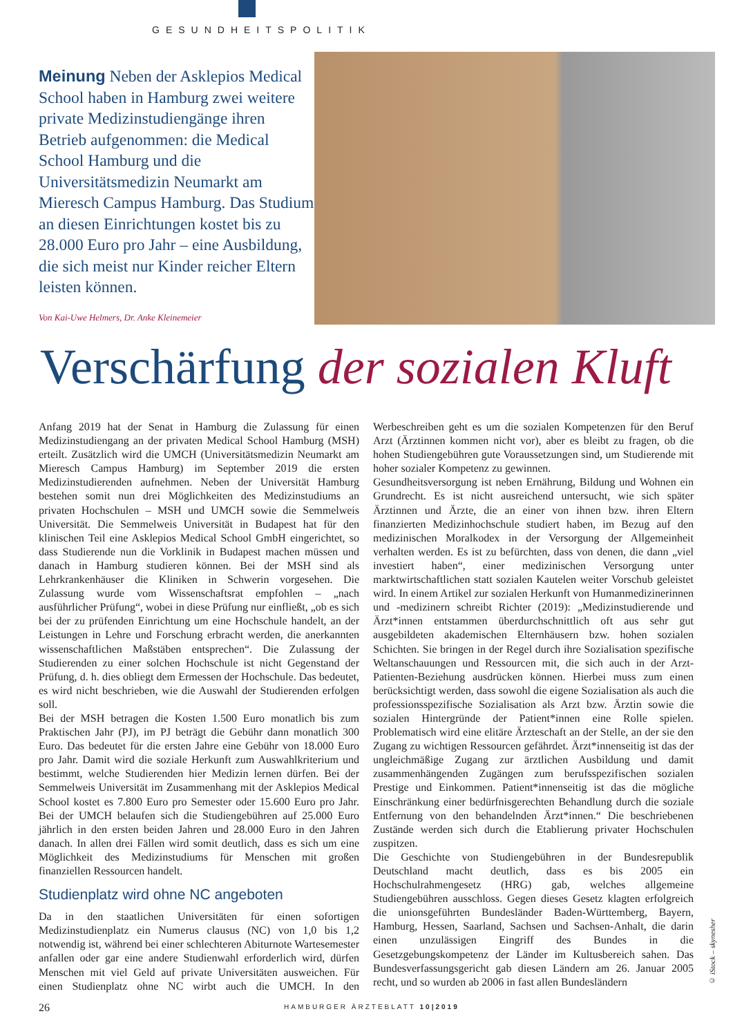GESUNDHEITSPOLITIK
Meinung Neben der Asklepios Medical School haben in Hamburg zwei weitere private Medizinstudien­gänge ihren Betrieb aufgenommen: die Medical School Hamburg und die Universitätsmedizin Neumarkt am Mieresch Campus Hamburg. Das Studium an diesen Einrichtungen kostet bis zu 28.000 Euro pro Jahr – eine Ausbildung, die sich meist nur Kinder reicher Eltern leisten können.
Von Kai-Uwe Helmers, Dr. Anke Kleinemeier
Verschärfung der sozialen Kluft
Anfang 2019 hat der Senat in Hamburg die Zulassung für einen Medizinstudiengang an der privaten Medical School Hamburg (MSH) erteilt. Zusätzlich wird die UMCH (Universitätsmedizin Neumarkt am Mieresch Campus Hamburg) im September 2019 die ersten Medizinstudierenden aufnehmen. Neben der Universität Hamburg bestehen somit nun drei Möglichkeiten des Medizinstudiums an privaten Hochschulen – MSH und UMCH sowie die Semmelweis Universität. Die Semmelweis Universität in Budapest hat für den klinischen Teil eine Asklepios Medical School GmbH eingerichtet, so dass Studierende nun die Vorklinik in Budapest machen müssen und danach in Hamburg studieren können. Bei der MSH sind als Lehrkrankenhäuser die Kliniken in Schwerin vorgesehen. Die Zulassung wurde vom Wissenschaftsrat empfohlen – „nach ausführlicher Prüfung“, wobei in diese Prüfung nur einfließt, „ob es sich bei der zu prüfenden Einrichtung um eine Hochschule handelt, an der Leistungen in Lehre und Forschung erbracht werden, die anerkannten wissenschaftlichen Maßstäben entsprechen“. Die Zulassung der Studierenden zu einer solchen Hochschule ist nicht Gegenstand der Prüfung, d. h. dies obliegt dem Ermessen der Hochschule. Das bedeutet, es wird nicht beschrieben, wie die Auswahl der Studierenden erfolgen soll.
Bei der MSH betragen die Kosten 1.500 Euro monatlich bis zum Praktischen Jahr (PJ), im PJ beträgt die Gebühr dann monatlich 300 Euro. Das bedeutet für die ersten Jahre eine Gebühr von 18.000 Euro pro Jahr. Damit wird die soziale Herkunft zum Auswahlkriterium und bestimmt, welche Studierenden hier Medizin lernen dürfen. Bei der Semmelweis Universität im Zusammenhang mit der Asklepios Medical School kostet es 7.800 Euro pro Semester oder 15.600 Euro pro Jahr. Bei der UMCH belaufen sich die Studiengebühren auf 25.000 Euro jährlich in den ersten beiden Jahren und 28.000 Euro in den Jahren danach. In allen drei Fällen wird somit deutlich, dass es sich um eine Möglichkeit des Medizinstudiums für Menschen mit großen finanziellen Ressourcen handelt.
Studienplatz wird ohne NC angeboten
Da in den staatlichen Universitäten für einen sofortigen Medizinstudienplatz ein Numerus clausus (NC) von 1,0 bis 1,2 notwendig ist, während bei einer schlechteren Abiturnote Wartesemester anfallen oder gar eine andere Studienwahl erforderlich wird, dürfen Menschen mit viel Geld auf private Universitäten ausweichen. Für einen Studienplatz ohne NC wirbt auch die UMCH. In den Werbeschreiben geht es um die sozialen Kompetenzen für den Beruf Arzt (Ärztinnen kommen nicht vor), aber es bleibt zu fragen, ob die hohen Studiengebühren gute Voraussetzungen sind, um Studierende mit hoher sozialer Kompetenz zu gewinnen.
Gesundheitsversorgung ist neben Ernährung, Bildung und Wohnen ein Grundrecht. Es ist nicht ausreichend untersucht, wie sich später Ärztinnen und Ärzte, die an einer von ihnen bzw. ihren Eltern finanzierten Medizinhochschule studiert haben, im Bezug auf den medizinischen Moralkodex in der Versorgung der Allgemeinheit verhalten werden. Es ist zu befürchten, dass von denen, die dann „viel investiert haben“, einer medizinischen Versorgung unter marktwirtschaftlichen statt sozialen Kautelen weiter Vorschub geleistet wird. In einem Artikel zur sozialen Herkunft von Humanmedizinerinnen und -medizinern schreibt Richter (2019): „Medizinstudierende und Ärzt*innen entstammen überdurchschnittlich oft aus sehr gut ausgebildeten akademischen Elternhäusern bzw. hohen sozialen Schichten. Sie bringen in der Regel durch ihre Sozialisation spezifische Weltanschauungen und Ressourcen mit, die sich auch in der Arzt-Patienten-Beziehung ausdrücken können. Hierbei muss zum einen berücksichtigt werden, dass sowohl die eigene Sozialisation als auch die professionsspezifische Sozialisation als Arzt bzw. Ärztin sowie die sozialen Hintergründe der Patient*innen eine Rolle spielen. Problematisch wird eine elitäre Ärzteschaft an der Stelle, an der sie den Zugang zu wichtigen Ressourcen gefährdet. Ärzt*innenseitig ist das der ungleichmäßige Zugang zur ärztlichen Ausbildung und damit zusammenhängenden Zugängen zum berufsspezifischen sozialen Prestige und Einkommen. Patient*innenseitig ist das die mögliche Einschränkung einer bedürfnisgerechten Behandlung durch die soziale Entfernung von den behandelnden Ärzt*innen.“ Die beschriebenen Zustände werden sich durch die Etablierung privater Hochschulen zuspitzen.
Die Geschichte von Studiengebühren in der Bundesrepublik Deutschland macht deutlich, dass es bis 2005 ein Hochschulrahmengesetz (HRG) gab, welches allgemeine Studiengebühren ausschloss. Gegen dieses Gesetz klagten erfolgreich die unionsgeführten Bundesländer Baden-Württemberg, Bayern, Hamburg, Hessen, Saarland, Sachsen und Sachsen-Anhalt, die darin einen unzulässigen Eingriff des Bundes in die Gesetzgebungskompetenz der Länder im Kultusbereich sahen. Das Bundesverfassungsgericht gab diesen Ländern am 26. Januar 2005 recht, und so wurden ab 2006 in fast allen Bundesländern
© iStock – skynesher
26 HAMBURGER ÄRZTEBLATT 10|2019